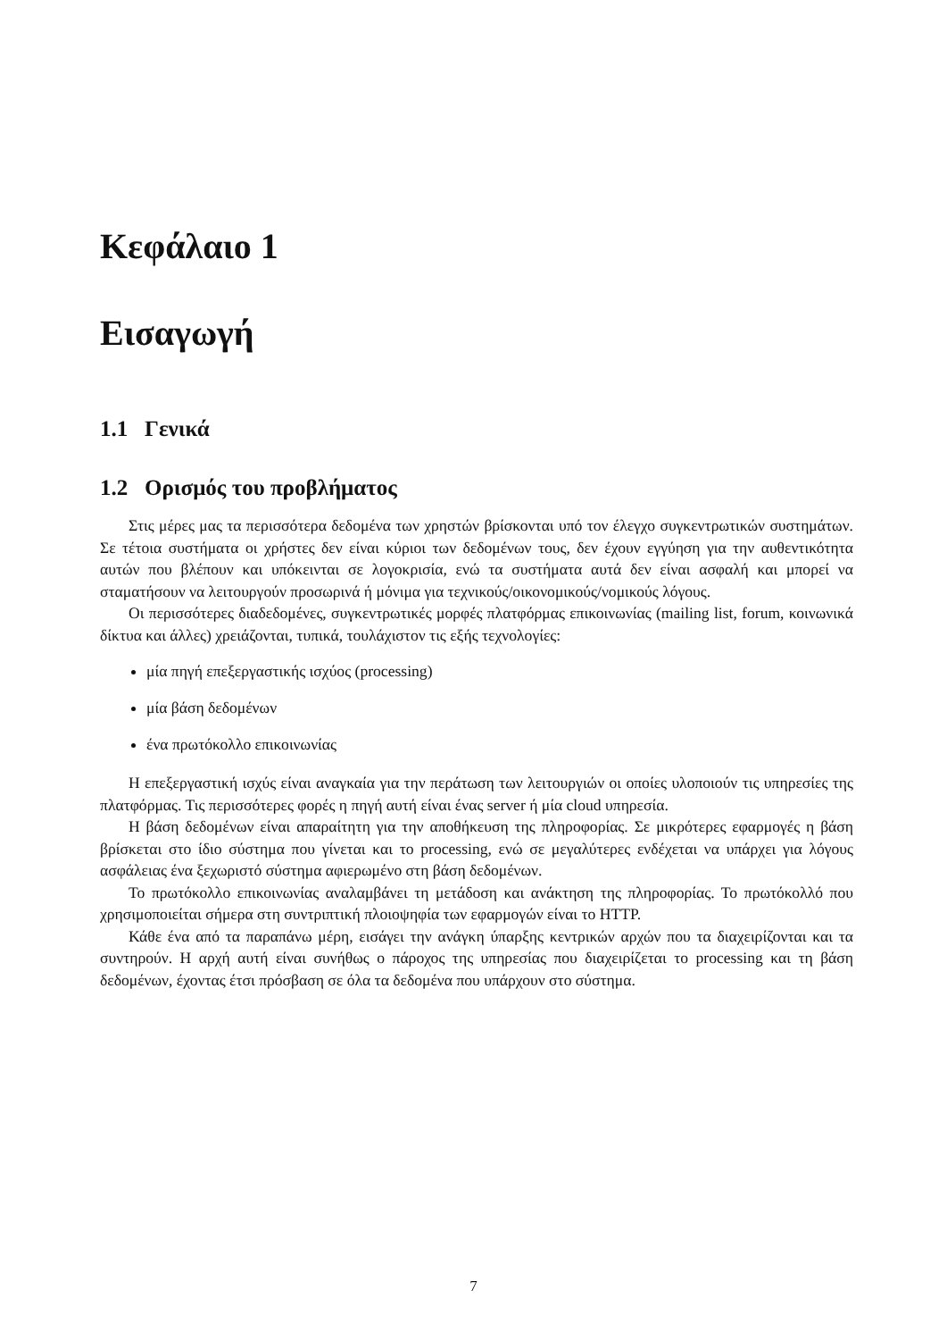Κεφάλαιο 1
Εισαγωγή
1.1 Γενικά
1.2 Ορισμός του προβλήματος
Στις μέρες μας τα περισσότερα δεδομένα των χρηστών βρίσκονται υπό τον έλεγχο συγκεντρωτικών συστημάτων. Σε τέτοια συστήματα οι χρήστες δεν είναι κύριοι των δεδομένων τους, δεν έχουν εγγύηση για την αυθεντικότητα αυτών που βλέπουν και υπόκεινται σε λογοκρισία, ενώ τα συστήματα αυτά δεν είναι ασφαλή και μπορεί να σταματήσουν να λειτουργούν προσωρινά ή μόνιμα για τεχνικούς/οικονομικούς/νομικούς λόγους.
Οι περισσότερες διαδεδομένες, συγκεντρωτικές μορφές πλατφόρμας επικοινωνίας (mailing list, forum, κοινωνικά δίκτυα και άλλες) χρειάζονται, τυπικά, τουλάχιστον τις εξής τεχνολογίες:
μία πηγή επεξεργαστικής ισχύος (processing)
μία βάση δεδομένων
ένα πρωτόκολλο επικοινωνίας
Η επεξεργαστική ισχύς είναι αναγκαία για την περάτωση των λειτουργιών οι οποίες υλοποιούν τις υπηρεσίες της πλατφόρμας. Τις περισσότερες φορές η πηγή αυτή είναι ένας server ή μία cloud υπηρεσία.
Η βάση δεδομένων είναι απαραίτητη για την αποθήκευση της πληροφορίας. Σε μικρότερες εφαρμογές η βάση βρίσκεται στο ίδιο σύστημα που γίνεται και το processing, ενώ σε μεγαλύτερες ενδέχεται να υπάρχει για λόγους ασφάλειας ένα ξεχωριστό σύστημα αφιερωμένο στη βάση δεδομένων.
Το πρωτόκολλο επικοινωνίας αναλαμβάνει τη μετάδοση και ανάκτηση της πληροφορίας. Το πρωτόκολλό που χρησιμοποιείται σήμερα στη συντριπτική πλοιοψηφία των εφαρμογών είναι το HTTP.
Κάθε ένα από τα παραπάνω μέρη, εισάγει την ανάγκη ύπαρξης κεντρικών αρχών που τα διαχειρίζονται και τα συντηρούν. Η αρχή αυτή είναι συνήθως ο πάροχος της υπηρεσίας που διαχειρίζεται το processing και τη βάση δεδομένων, έχοντας έτσι πρόσβαση σε όλα τα δεδομένα που υπάρχουν στο σύστημα.
7